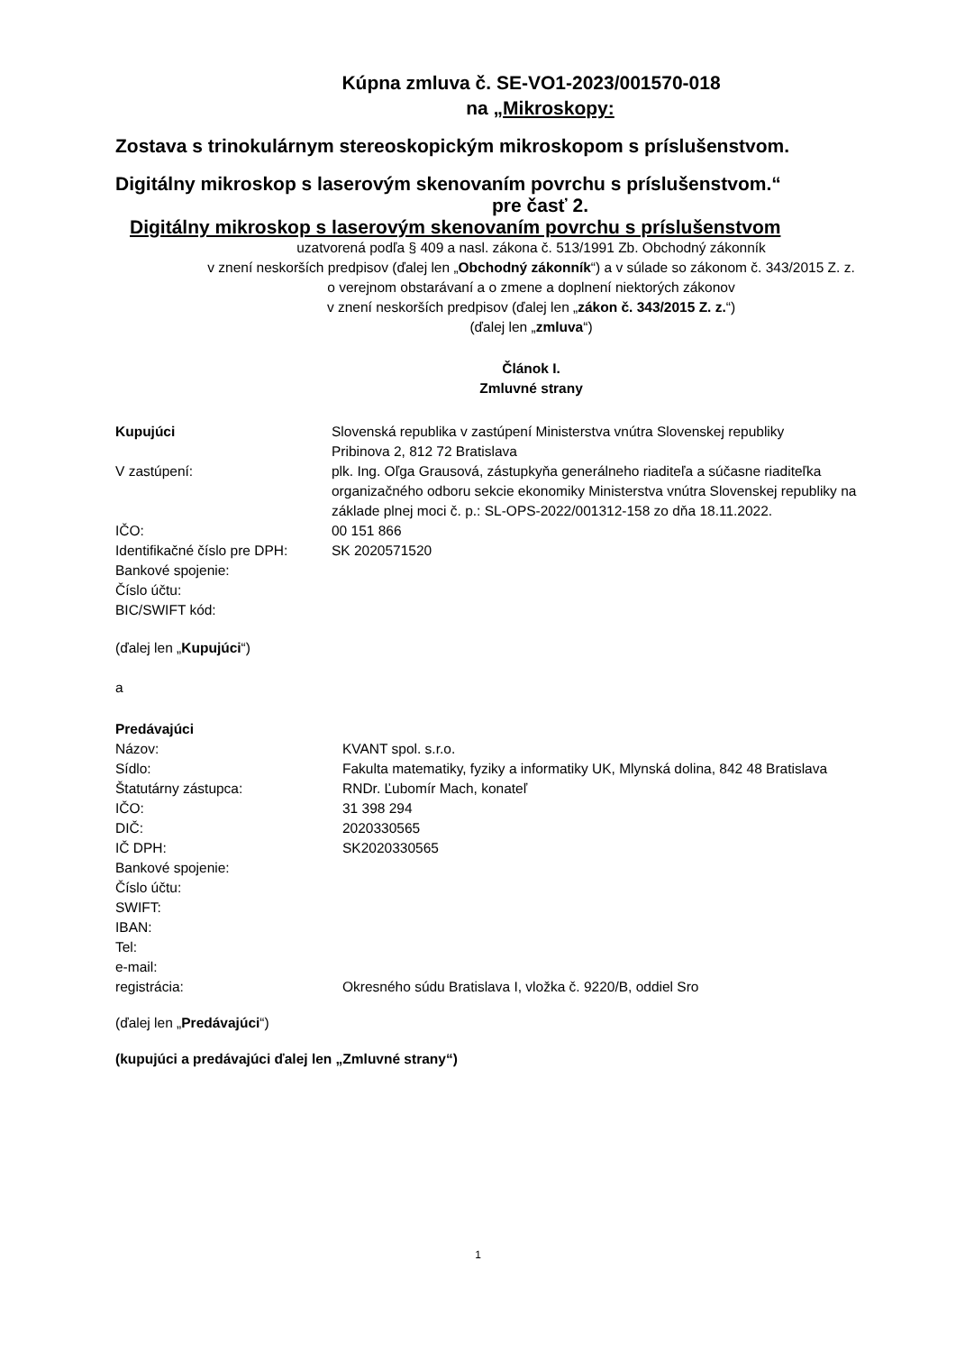Kúpna zmluva č. SE-VO1-2023/001570-018
na „Mikroskopy:
Zostava s trinokulárnym stereoskopickým mikroskopom s príslušenstvom.
Digitálny mikroskop s laserovým skenovaním povrchu s príslušenstvom.“
pre časť 2.
Digitálny mikroskop s laserovým skenovaním povrchu s príslušenstvom
uzatvorená podľa § 409 a nasl. zákona č. 513/1991 Zb. Obchodný zákonník
v znení neskorších predpisov (ďalej len „Obchodný zákonník“) a v súlade so zákonom č. 343/2015 Z. z.
o verejnom obstarávaní a o zmene a doplnení niektorých zákonov
v znení neskorších predpisov (ďalej len „zákon č. 343/2015 Z. z.“)
(ďalej len „zmluva“)
Článok I.
Zmluvné strany
Kupujúci Slovenská republika v zastúpení Ministerstva vnútra Slovenskej republiky
Pribinova 2, 812 72 Bratislava
V zastúpení: plk. Ing. Oľga Grausová, zástupkyňa generálneho riaditeľa a súčasne riaditeľka organizačného odboru sekcie ekonomiky Ministerstva vnútra Slovenskej republiky na základe plnej moci č. p.: SL-OPS-2022/001312-158 zo dňa 18.11.2022.
IČO: 00 151 866
Identifikačné číslo pre DPH:
SK 2020571520
Bankové spojenie:
Číslo účtu:
BIC/SWIFT kód:
(ďalej len „Kupujúci“)
a
Predávajúci
Názov: KVANT spol. s.r.o.
Sídlo: Fakulta matematiky, fyziky a informatiky UK, Mlynská dolina, 842 48 Bratislava
Štatutárny zástupca: RNDr. Ľubomír Mach, konateľ
IČO: 31 398 294
DIČ: 2020330565
IČ DPH: SK2020330565
Bankové spojenie:
Číslo účtu:
SWIFT:
IBAN:
Tel:
e-mail:
registrácia: Okresného súdu Bratislava I, vložka č. 9220/B, oddiel Sro
(ďalej len „Predávajúci“)
(kupujúci a predávajúci ďalej len „Zmluvné strany“)
1